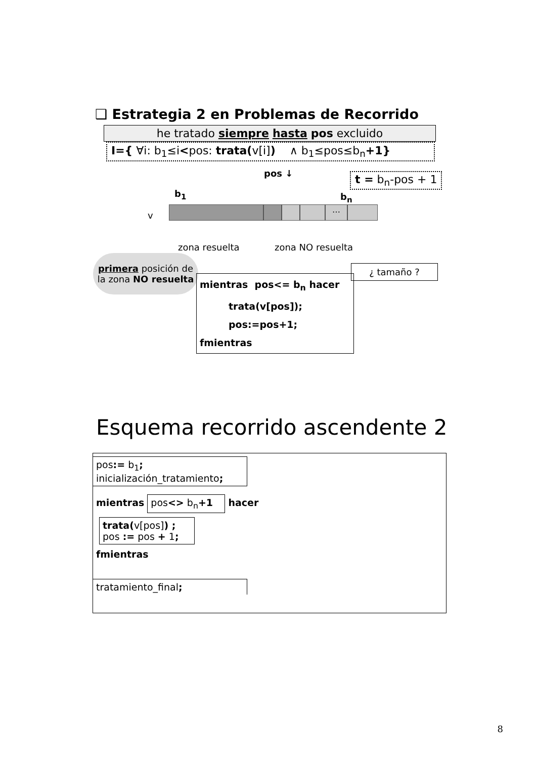❑ Estrategia 2 en Problemas de Recorrido
he tratado siempre hasta pos excluido
I={ ∀i: b<sub>1</sub>≤i<pos: trata(v[i]) ∧ b<sub>1</sub>≤pos≤b<sub>n</sub>+1}
pos ↓ t = b<sub>n</sub>-pos + 1
b<sub>1</sub> b<sub>n</sub>
v
…
zona resuelta zona NO resuelta
primera posición de la zona NO resuelta
¿ tamaño ?
mientras pos<= b<sub>n</sub> hacer
   trata(v[pos]);
   pos:=pos+1;
fmientras
Esquema recorrido ascendente 2
pos:= b<sub>1</sub>;
inicialización_tratamiento;
mientras pos<> b<sub>n</sub>+1 hacer
trata(v[pos]) ;
pos := pos + 1;
fmientras
tratamiento_final;
8